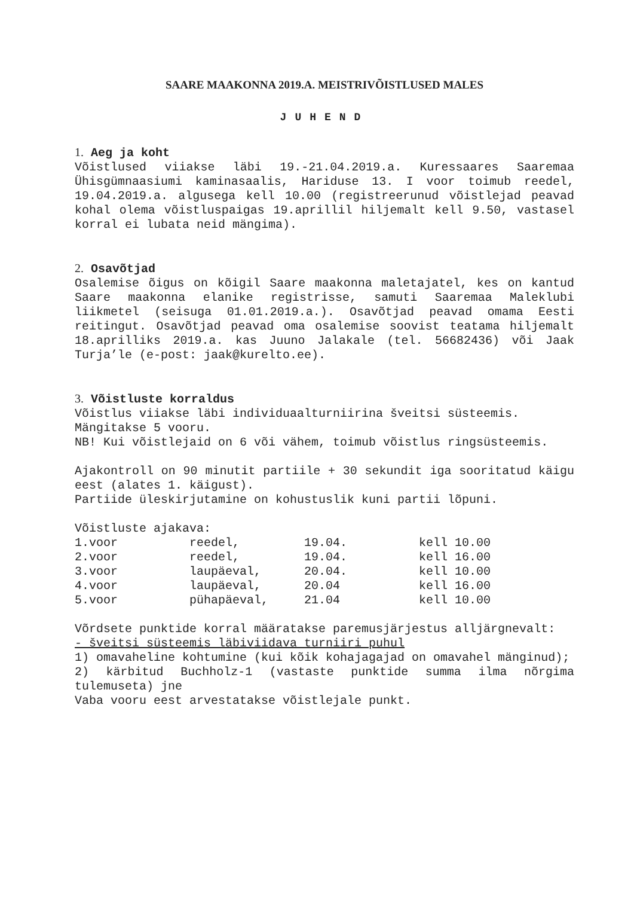SAARE MAAKONNA 2019.A. MEISTRIVÕISTLUSED MALES
JUHEND
1. Aeg ja koht
Võistlused viiakse läbi 19.-21.04.2019.a. Kuressaares Saaremaa Ühisgümnaasiumi kaminasaalis, Hariduse 13. I voor toimub reedel, 19.04.2019.a. algusega kell 10.00 (registreerunud võistlejad peavad kohal olema võistluspaigas 19.aprillil hiljemalt kell 9.50, vastasel korral ei lubata neid mängima).
2. Osavõtjad
Osalemise õigus on kõigil Saare maakonna maletajatel, kes on kantud Saare maakonna elanike registrisse, samuti Saaremaa Maleklubi liikmetel (seisuga 01.01.2019.a.). Osavõtjad peavad omama Eesti reitingut. Osavõtjad peavad oma osalemise soovist teatama hiljemalt 18.aprilliks 2019.a. kas Juuno Jalakale (tel. 56682436) või Jaak Turja’le (e-post: jaak@kurelto.ee).
3. Võistluste korraldus
Võistlus viiakse läbi individuaalturniirina šveitsi süsteemis.
Mängitakse 5 vooru.
NB! Kui võistlejaid on 6 või vähem, toimub võistlus ringsüsteemis.
Ajakontroll on 90 minutit partiile + 30 sekundit iga sooritatud käigu eest (alates 1. käigust).
Partiide üleskirjutamine on kohustuslik kuni partii lõpuni.
Võistluste ajakava:
| 1.voor | reedel, | 19.04. | kell 10.00 |
| 2.voor | reedel, | 19.04. | kell 16.00 |
| 3.voor | laupäeval, | 20.04. | kell 10.00 |
| 4.voor | laupäeval, | 20.04 | kell 16.00 |
| 5.voor | pühapäeval, | 21.04 | kell 10.00 |
Võrdsete punktide korral määratakse paremusjärjestus alljärgnevalt:
- šveitsi süsteemis läbiviidava turniiri puhul
1) omavaheline kohtumine (kui kõik kohajagajad on omavahel mänginud);
2) kärbitud Buchholz-1 (vastaste punktide summa ilma nõrgima tulemuseta) jne
Vaba vooru eest arvestatakse võistlejale punkt.